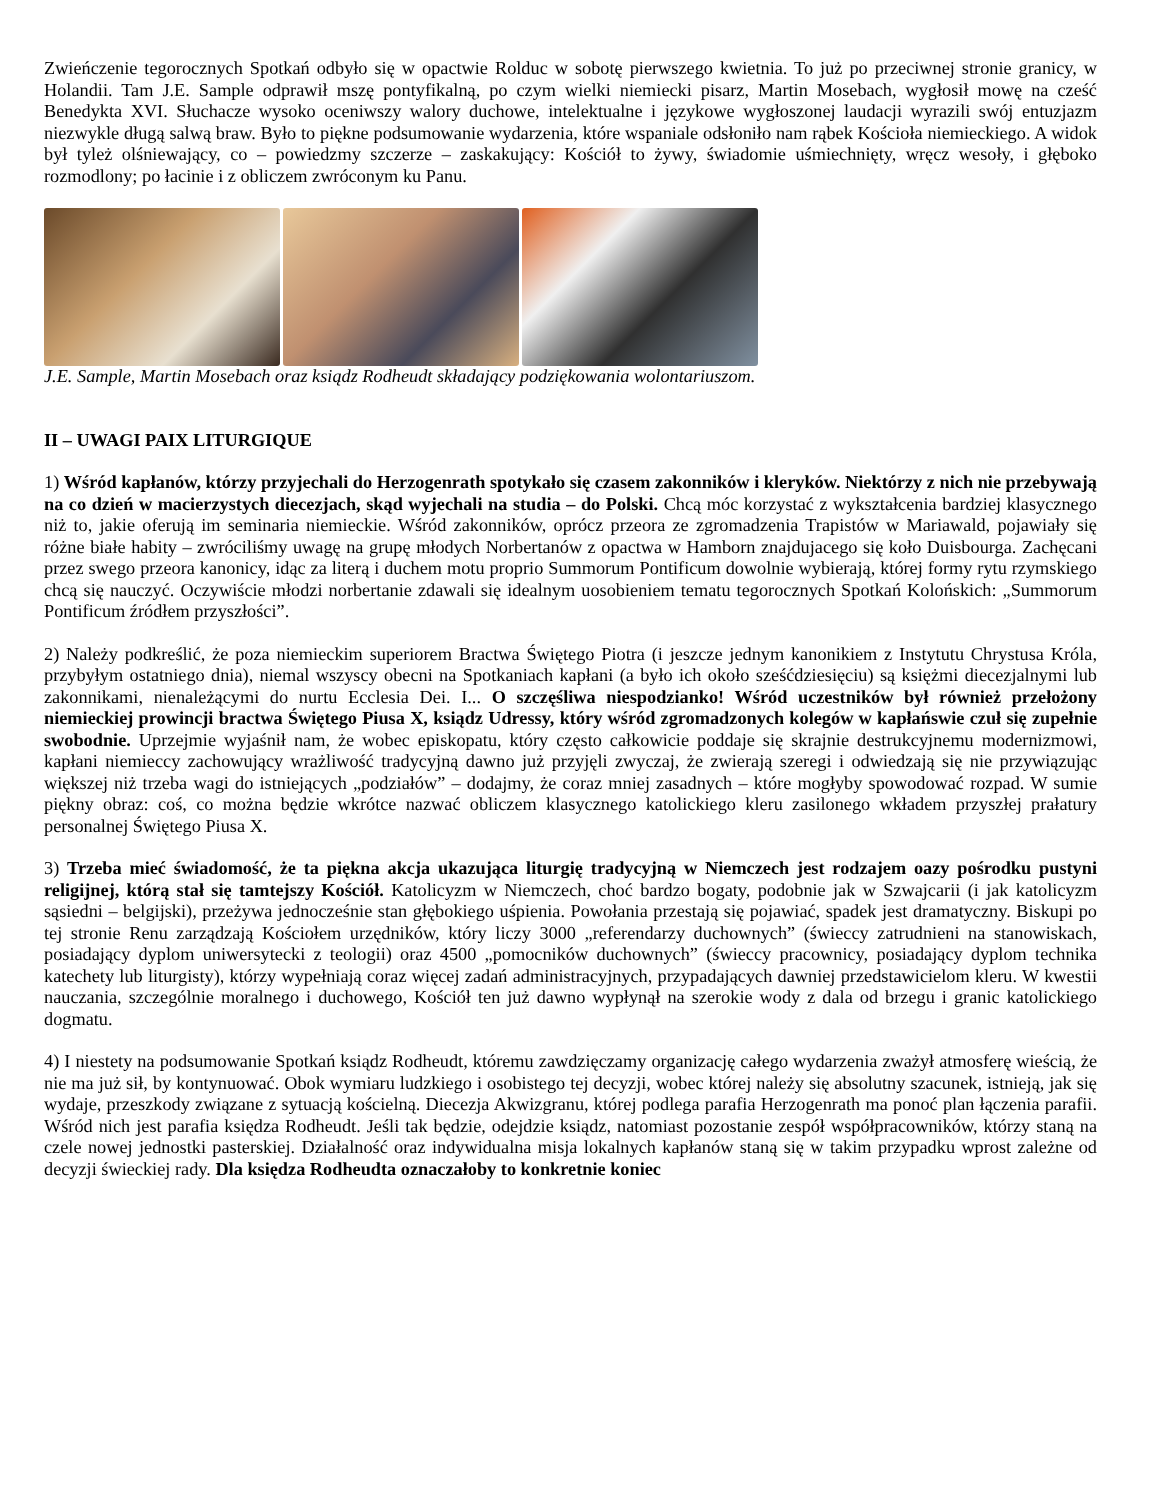Zwieńczenie tegorocznych Spotkań odbyło się w opactwie Rolduc w sobotę pierwszego kwietnia. To już po przeciwnej stronie granicy, w Holandii. Tam J.E. Sample odprawił mszę pontyfikalną, po czym wielki niemiecki pisarz, Martin Mosebach, wygłosił mowę na cześć Benedykta XVI. Słuchacze wysoko oceniwszy walory duchowe, intelektualne i językowe wygłoszonej laudacji wyrazili swój entuzjazm niezwykle długą salwą braw. Było to piękne podsumowanie wydarzenia, które wspaniale odsłoniło nam rąbek Kościoła niemieckiego. A widok był tyleż olśniewający, co – powiedzmy szczerze – zaskakujący: Kościół to żywy, świadomie uśmiechnięty, wręcz wesoły, i głęboko rozmodlony; po łacinie i z obliczem zwróconym ku Panu.
J.E. Sample, Martin Mosebach oraz ksiądz Rodheudt składający podziękowania wolontariuszom.
II – UWAGI PAIX LITURGIQUE
1) Wśród kapłanów, którzy przyjechali do Herzogenrath spotykało się czasem zakonników i kleryków. Niektórzy z nich nie przebywają na co dzień w macierzystych diecezjach, skąd wyjechali na studia – do Polski. Chcą móc korzystać z wykształcenia bardziej klasycznego niż to, jakie oferują im seminaria niemieckie. Wśród zakonników, oprócz przeora ze zgromadzenia Trapistów w Mariawald, pojawiały się różne białe habity – zwróciliśmy uwagę na grupę młodych Norbertanów z opactwa w Hamborn znajdujacego się koło Duisbourga. Zachęcani przez swego przeora kanonicy, idąc za literą i duchem motu proprio Summorum Pontificum dowolnie wybierają, której formy rytu rzymskiego chcą się nauczyć. Oczywiście młodzi norbertanie zdawali się idealnym uosobieniem tematu tegorocznych Spotkań Kolońskich: „Summorum Pontificum źródłem przyszłości”.
2) Należy podkreślić, że poza niemieckim superiorem Bractwa Świętego Piotra (i jeszcze jednym kanonikiem z Instytutu Chrystusa Króla, przybyłym ostatniego dnia), niemal wszyscy obecni na Spotkaniach kapłani (a było ich około sześćdziesięciu) są księżmi diecezjalnymi lub zakonnikami, nienależącymi do nurtu Ecclesia Dei. I... O szczęśliwa niespodzianko! Wśród uczestników był również przełożony niemieckiej prowincji bractwa Świętego Piusa X, ksiądz Udressy, który wśród zgromadzonych kolegów w kapłańswie czuł się zupełnie swobodnie. Uprzejmie wyjaśnił nam, że wobec episkopatu, który często całkowicie poddaje się skrajnie destrukcyjnemu modernizmowi, kapłani niemieccy zachowujący wrażliwość tradycyjną dawno już przyjęli zwyczaj, że zwierają szeregi i odwiedzają się nie przywiązując większej niż trzeba wagi do istniejących „podziałów” – dodajmy, że coraz mniej zasadnych – które mogłyby spowodować rozpad. W sumie piękny obraz: coś, co można będzie wkrótce nazwać obliczem klasycznego katolickiego kleru zasilonego wkładem przyszłej prałatury personalnej Świętego Piusa X.
3) Trzeba mieć świadomość, że ta piękna akcja ukazująca liturgię tradycyjną w Niemczech jest rodzajem oazy pośrodku pustyni religijnej, którą stał się tamtejszy Kościół. Katolicyzm w Niemczech, choć bardzo bogaty, podobnie jak w Szwajcarii (i jak katolicyzm sąsiedni – belgijski), przeżywa jednocześnie stan głębokiego uśpienia. Powołania przestają się pojawiać, spadek jest dramatyczny. Biskupi po tej stronie Renu zarządzają Kościołem urzędników, który liczy 3000 „referendarzy duchownych” (świeccy zatrudnieni na stanowiskach, posiadający dyplom uniwersytecki z teologii) oraz 4500 „pomocników duchownych” (świeccy pracownicy, posiadający dyplom technika katechety lub liturgisty), którzy wypełniają coraz więcej zadań administracyjnych, przypadających dawniej przedstawicielom kleru. W kwestii nauczania, szczególnie moralnego i duchowego, Kościół ten już dawno wypłynął na szerokie wody z dala od brzegu i granic katolickiego dogmatu.
4) I niestety na podsumowanie Spotkań ksiądz Rodheudt, któremu zawdzięczamy organizację całego wydarzenia zważył atmosferę wieścią, że nie ma już sił, by kontynuować. Obok wymiaru ludzkiego i osobistego tej decyzji, wobec której należy się absolutny szacunek, istnieją, jak się wydaje, przeszkody związane z sytuacją kościelną. Diecezja Akwizgranu, której podlega parafia Herzogenrath ma ponoć plan łączenia parafii. Wśród nich jest parafia księdza Rodheudt. Jeśli tak będzie, odejdzie ksiądz, natomiast pozostanie zespół współpracowników, którzy staną na czele nowej jednostki pasterskiej. Działalność oraz indywidualna misja lokalnych kapłanów staną się w takim przypadku wprost zależne od decyzji świeckiej rady. Dla księdza Rodheudta oznaczałoby to konkretnie koniec